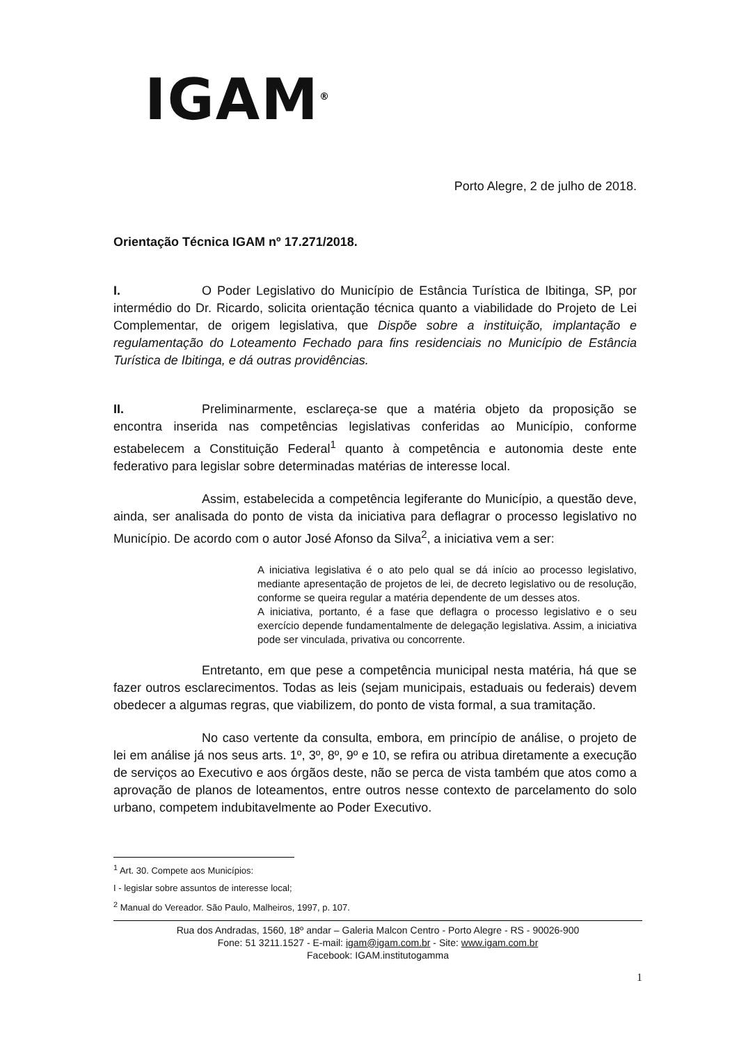IGAM<sup>®</sup>
Porto Alegre, 2 de julho de 2018.
Orientação Técnica IGAM nº 17.271/2018.
I. O Poder Legislativo do Município de Estância Turística de Ibitinga, SP, por intermédio do Dr. Ricardo, solicita orientação técnica quanto a viabilidade do Projeto de Lei Complementar, de origem legislativa, que Dispõe sobre a instituição, implantação e regulamentação do Loteamento Fechado para fins residenciais no Município de Estância Turística de Ibitinga, e dá outras providências.
II. Preliminarmente, esclareça-se que a matéria objeto da proposição se encontra inserida nas competências legislativas conferidas ao Município, conforme estabelecem a Constituição Federal<sup>1</sup> quanto à competência e autonomia deste ente federativo para legislar sobre determinadas matérias de interesse local.
Assim, estabelecida a competência legiferante do Município, a questão deve, ainda, ser analisada do ponto de vista da iniciativa para deflagrar o processo legislativo no Município. De acordo com o autor José Afonso da Silva<sup>2</sup>, a iniciativa vem a ser:
A iniciativa legislativa é o ato pelo qual se dá início ao processo legislativo, mediante apresentação de projetos de lei, de decreto legislativo ou de resolução, conforme se queira regular a matéria dependente de um desses atos.
A iniciativa, portanto, é a fase que deflagra o processo legislativo e o seu exercício depende fundamentalmente de delegação legislativa. Assim, a iniciativa pode ser vinculada, privativa ou concorrente.
Entretanto, em que pese a competência municipal nesta matéria, há que se fazer outros esclarecimentos. Todas as leis (sejam municipais, estaduais ou federais) devem obedecer a algumas regras, que viabilizem, do ponto de vista formal, a sua tramitação.
No caso vertente da consulta, embora, em princípio de análise, o projeto de lei em análise já nos seus arts. 1º, 3º, 8º, 9º e 10, se refira ou atribua diretamente a execução de serviços ao Executivo e aos órgãos deste, não se perca de vista também que atos como a aprovação de planos de loteamentos, entre outros nesse contexto de parcelamento do solo urbano, competem indubitavelmente ao Poder Executivo.
<sup>1</sup> Art. 30. Compete aos Municípios:
I - legislar sobre assuntos de interesse local;
<sup>2</sup> Manual do Vereador. São Paulo, Malheiros, 1997, p. 107.
Rua dos Andradas, 1560, 18º andar – Galeria Malcon Centro - Porto Alegre - RS - 90026-900
Fone: 51 3211.1527 - E-mail: igam@igam.com.br - Site: www.igam.com.br
Facebook: IGAM.institutogamma
1